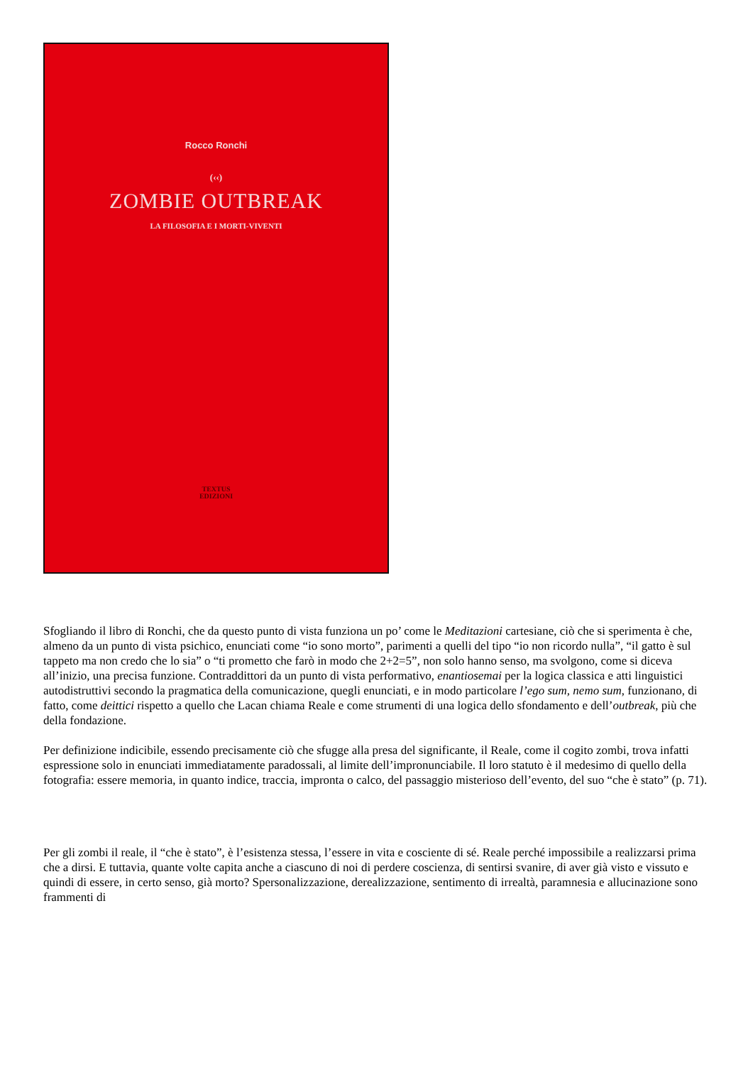Rocco Ronchi
(‹‹)
ZOMBIE OUTBREAK
LA FILOSOFIA E I MORTI-VIVENTI
TEXTUS
EDIZIONI
Sfogliando il libro di Ronchi, che da questo punto di vista funziona un po’ come le Meditazioni cartesiane, ciò che si sperimenta è che, almeno da un punto di vista psichico, enunciati come “io sono morto”, parimenti a quelli del tipo “io non ricordo nulla”, “il gatto è sul tappeto ma non credo che lo sia” o “ti prometto che farò in modo che 2+2=5”, non solo hanno senso, ma svolgono, come si diceva all’inizio, una precisa funzione. Contraddittori da un punto di vista performativo, enantiosemai per la logica classica e atti linguistici autodistruttivi secondo la pragmatica della comunicazione, quegli enunciati, e in modo particolare l’ego sum, nemo sum, funzionano, di fatto, come deittici rispetto a quello che Lacan chiama Reale e come strumenti di una logica dello sfondamento e dell’outbreak, più che della fondazione.
Per definizione indicibile, essendo precisamente ciò che sfugge alla presa del significante, il Reale, come il cogito zombi, trova infatti espressione solo in enunciati immediatamente paradossali, al limite dell’impronunciabile. Il loro statuto è il medesimo di quello della fotografia: essere memoria, in quanto indice, traccia, impronta o calco, del passaggio misterioso dell’evento, del suo “che è stato” (p. 71).
Per gli zombi il reale, il “che è stato”, è l’esistenza stessa, l’essere in vita e cosciente di sé. Reale perché impossibile a realizzarsi prima che a dirsi. E tuttavia, quante volte capita anche a ciascuno di noi di perdere coscienza, di sentirsi svanire, di aver già visto e vissuto e quindi di essere, in certo senso, già morto? Spersonalizzazione, derealizzazione, sentimento di irrealtà, paramnesia e allucinazione sono frammenti di